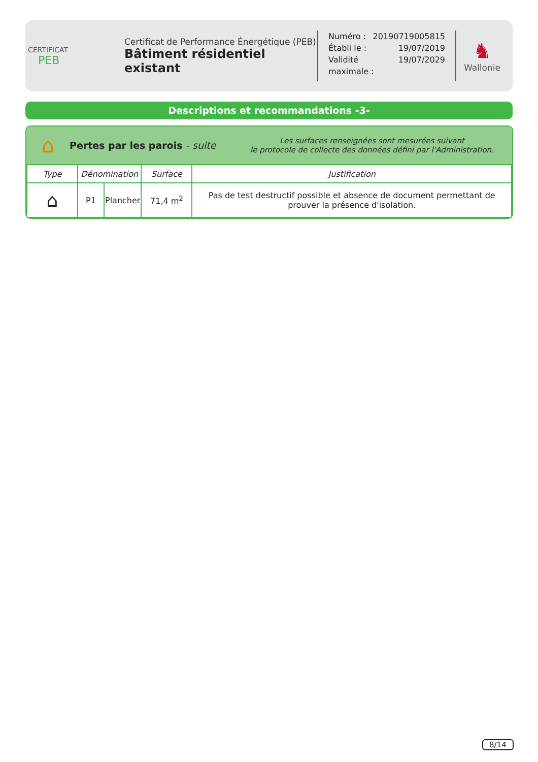CERTIFICAT
PEB
Certificat de Performance Énergétique (PEB)
Bâtiment résidentiel existant
Numéro : 20190719005815
Établi le : 19/07/2019
Validité maximale : 19/07/2029
♞
Wallonie
Descriptions et recommandations -3-
⌂
Pertes par les parois - suite
Les surfaces renseignées sont mesurées suivant
le protocole de collecte des données défini par l’Administration.
| Type | Dénomination | | Surface | Justification |
| --- | --- | --- | --- | --- |
| ⌂ | P1 | Plancher | 71,4 m<sup>2</sup> | Pas de test destructif possible et absence de document permettant de prouver la présence d'isolation. |
8/14